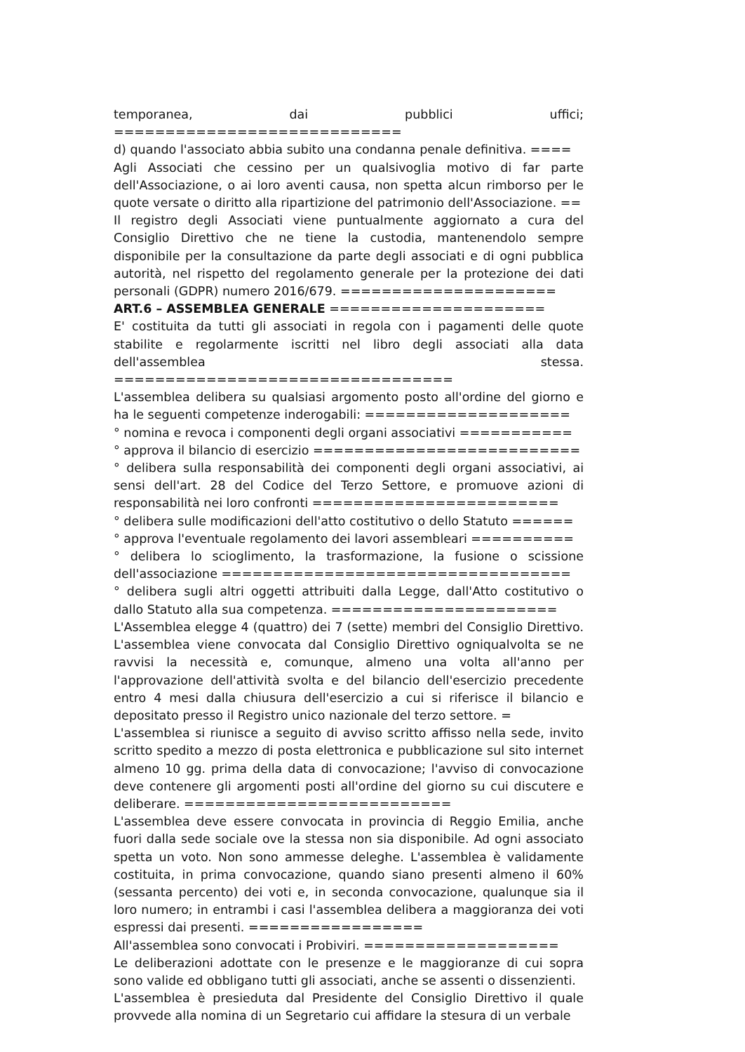temporanea, dai pubblici uffici; ============================
d) quando l'associato abbia subito una condanna penale definitiva. ====
Agli Associati che cessino per un qualsivoglia motivo di far parte dell'Associazione, o ai loro aventi causa, non spetta alcun rimborso per le quote versate o diritto alla ripartizione del patrimonio dell'Associazione. ==
Il registro degli Associati viene puntualmente aggiornato a cura del Consiglio Direttivo che ne tiene la custodia, mantenendolo sempre disponibile per la consultazione da parte degli associati e di ogni pubblica autorità, nel rispetto del regolamento generale per la protezione dei dati personali (GDPR) numero 2016/679. =====================
ART.6 – ASSEMBLEA GENERALE =====================
E' costituita da tutti gli associati in regola con i pagamenti delle quote stabilite e regolarmente iscritti nel libro degli associati alla data dell'assemblea stessa. =================================
L'assemblea delibera su qualsiasi argomento posto all'ordine del giorno e ha le seguenti competenze inderogabili: ====================
° nomina e revoca i componenti degli organi associativi ===========
° approva il bilancio di esercizio ==========================
° delibera sulla responsabilità dei componenti degli organi associativi, ai sensi dell'art. 28 del Codice del Terzo Settore, e promuove azioni di responsabilità nei loro confronti ========================
° delibera sulle modificazioni dell'atto costitutivo o dello Statuto ======
° approva l'eventuale regolamento dei lavori assembleari ==========
° delibera lo scioglimento, la trasformazione, la fusione o scissione dell'associazione ==================================
° delibera sugli altri oggetti attribuiti dalla Legge, dall'Atto costitutivo o dallo Statuto alla sua competenza. ======================
L'Assemblea elegge 4 (quattro) dei 7 (sette) membri del Consiglio Direttivo. L'assemblea viene convocata dal Consiglio Direttivo ogniqualvolta se ne ravvisi la necessità e, comunque, almeno una volta all'anno per l'approvazione dell'attività svolta e del bilancio dell'esercizio precedente entro 4 mesi dalla chiusura dell'esercizio a cui si riferisce il bilancio e depositato presso il Registro unico nazionale del terzo settore. =
L'assemblea si riunisce a seguito di avviso scritto affisso nella sede, invito scritto spedito a mezzo di posta elettronica e pubblicazione sul sito internet almeno 10 gg. prima della data di convocazione; l'avviso di convocazione deve contenere gli argomenti posti all'ordine del giorno su cui discutere e deliberare. ==========================
L'assemblea deve essere convocata in provincia di Reggio Emilia, anche fuori dalla sede sociale ove la stessa non sia disponibile. Ad ogni associato spetta un voto. Non sono ammesse deleghe. L'assemblea è validamente costituita, in prima convocazione, quando siano presenti almeno il 60% (sessanta percento) dei voti e, in seconda convocazione, qualunque sia il loro numero; in entrambi i casi l'assemblea delibera a maggioranza dei voti espressi dai presenti. =================
All'assemblea sono convocati i Probiviri. ===================
Le deliberazioni adottate con le presenze e le maggioranze di cui sopra sono valide ed obbligano tutti gli associati, anche se assenti o dissenzienti.
L'assemblea è presieduta dal Presidente del Consiglio Direttivo il quale provvede alla nomina di un Segretario cui affidare la stesura di un verbale